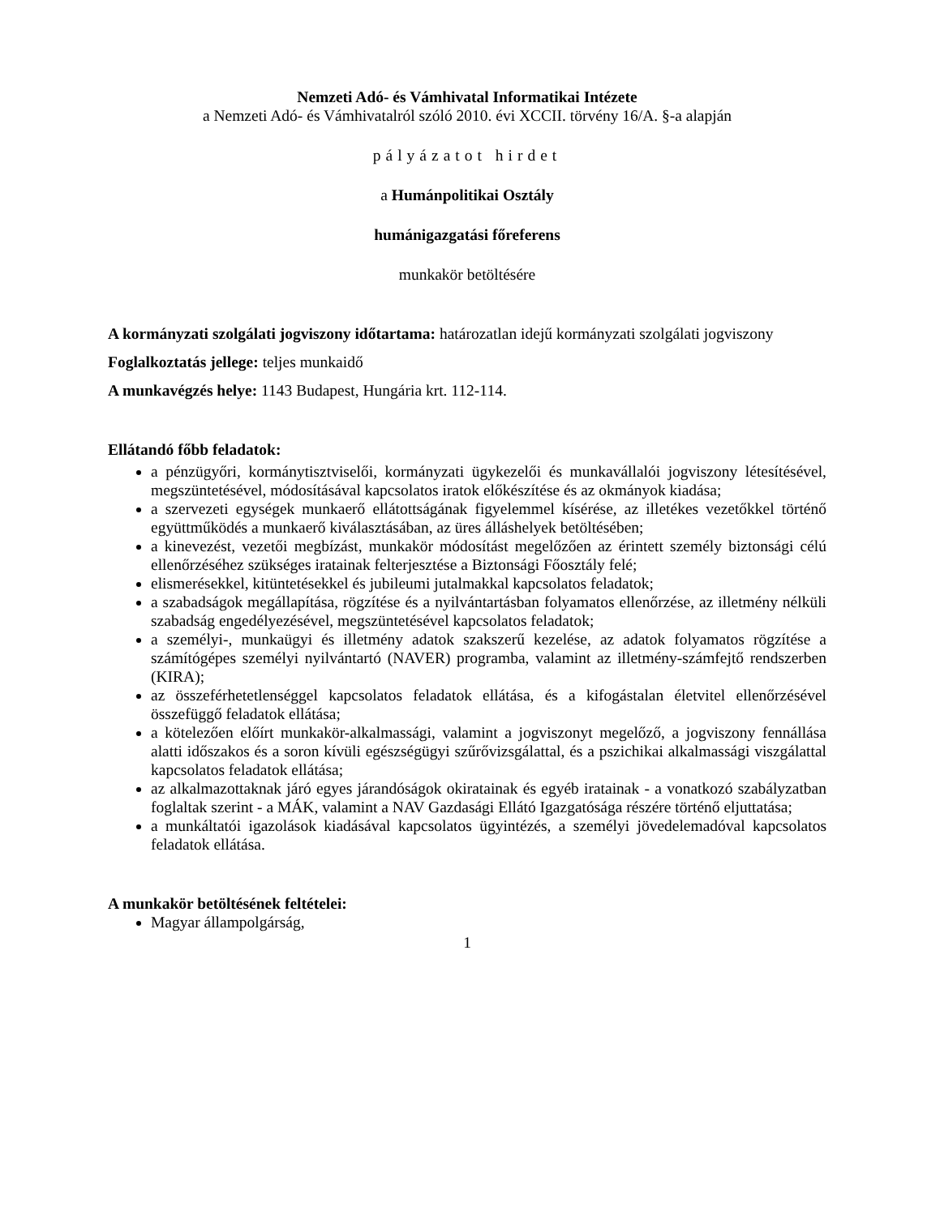Nemzeti Adó- és Vámhivatal Informatikai Intézete
a Nemzeti Adó- és Vámhivatalról szóló 2010. évi XCCII. törvény 16/A. §-a alapján
pályázatot hirdet
a Humánpolitikai Osztály
humánigazgatási főreferens
munkakör betöltésére
A kormányzati szolgálati jogviszony időtartama: határozatlan idejű kormányzati szolgálati jogviszony
Foglalkoztatás jellege: teljes munkaidő
A munkavégzés helye: 1143 Budapest, Hungária krt. 112-114.
Ellátandó főbb feladatok:
a pénzügyőri, kormánytisztviselői, kormányzati ügykezelői és munkavállalói jogviszony létesítésével, megszüntetésével, módosításával kapcsolatos iratok előkészítése és az okmányok kiadása;
a szervezeti egységek munkaerő ellátottságának figyelemmel kísérése, az illetékes vezetőkkel történő együttműködés a munkaerő kiválasztásában, az üres álláshelyek betöltésében;
a kinevezést, vezetői megbízást, munkakör módosítást megelőzően az érintett személy biztonsági célú ellenőrzéséhez szükséges iratainak felterjesztése a Biztonsági Főosztály felé;
elismerésekkel, kitüntetésekkel és jubileumi jutalmakkal kapcsolatos feladatok;
a szabadságok megállapítása, rögzítése és a nyilvántartásban folyamatos ellenőrzése, az illetmény nélküli szabadság engedélyezésével, megszüntetésével kapcsolatos feladatok;
a személyi-, munkaügyi és illetmény adatok szakszerű kezelése, az adatok folyamatos rögzítése a számítógépes személyi nyilvántartó (NAVER) programba, valamint az illetmény-számfejtő rendszerben (KIRA);
az összeférhetetlenséggel kapcsolatos feladatok ellátása, és a kifogástalan életvitel ellenőrzésével összefüggő feladatok ellátása;
a kötelezően előírt munkakör-alkalmassági, valamint a jogviszonyt megelőző, a jogviszony fennállása alatti időszakos és a soron kívüli egészségügyi szűrővizsgálattal, és a pszichikai alkalmassági viszgálattal kapcsolatos feladatok ellátása;
az alkalmazottaknak járó egyes járandóságok okiratainak és egyéb iratainak - a vonatkozó szabályzatban foglaltak szerint - a MÁK, valamint a NAV Gazdasági Ellátó Igazgatósága részére történő eljuttatása;
a munkáltatói igazolások kiadásával kapcsolatos ügyintézés, a személyi jövedelemadóval kapcsolatos feladatok ellátása.
A munkakör betöltésének feltételei:
Magyar állampolgárság,
1